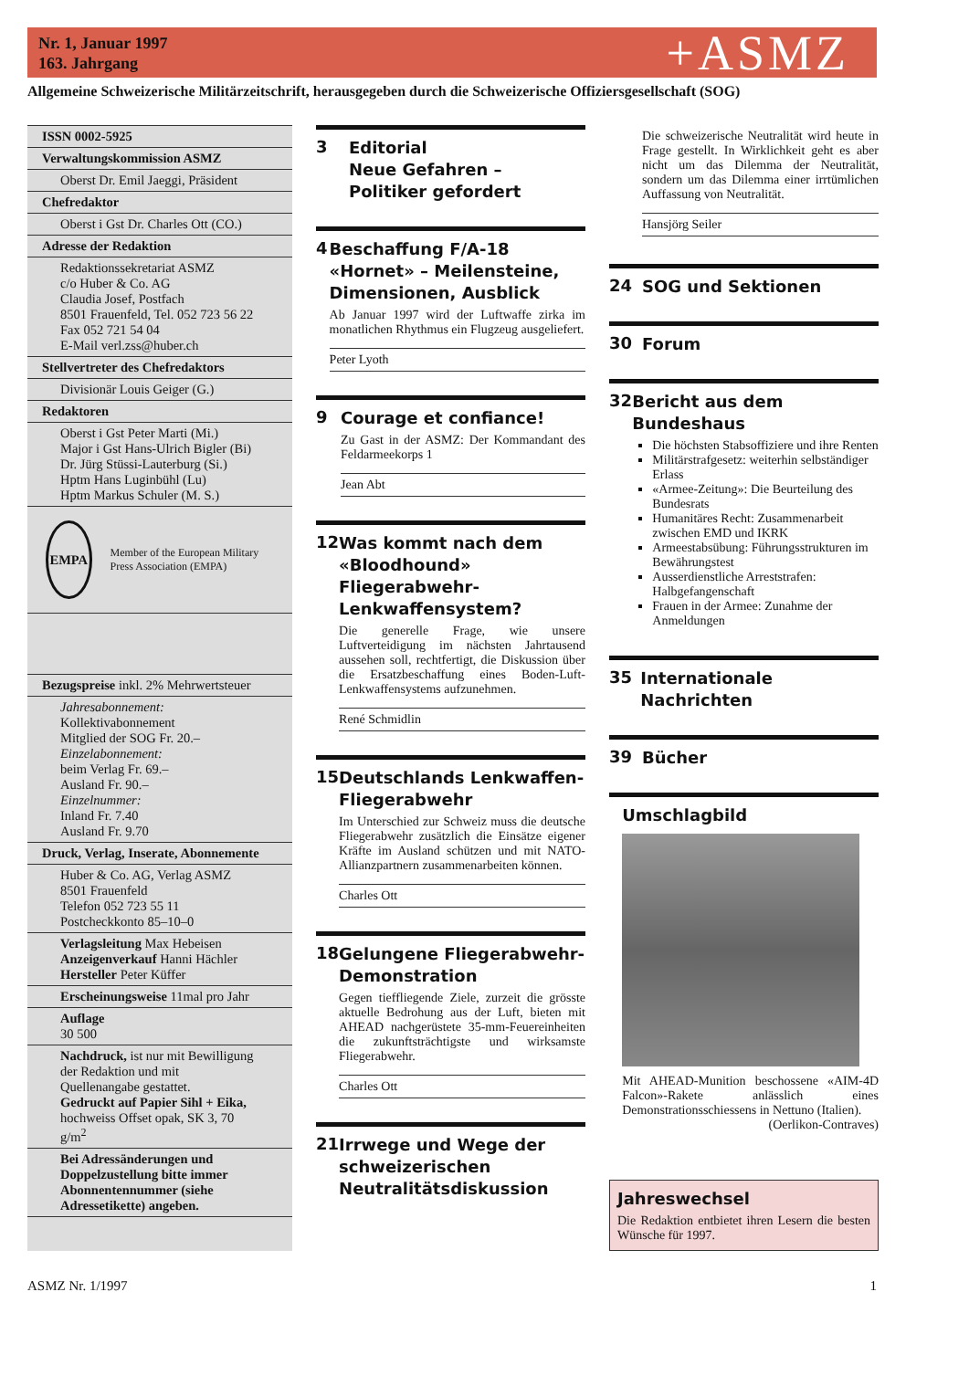Nr. 1, Januar 1997
163. Jahrgang
+ASMZ
Allgemeine Schweizerische Militärzeitschrift, herausgegeben durch die Schweizerische Offiziersgesellschaft (SOG)
ISSN 0002-5925
Verwaltungskommission ASMZ
Oberst Dr. Emil Jaeggi, Präsident
Chefredaktor
Oberst i Gst Dr. Charles Ott (CO.)
Adresse der Redaktion
Redaktionssekretariat ASMZ
c/o Huber & Co. AG
Claudia Josef, Postfach
8501 Frauenfeld, Tel. 052 723 56 22
Fax 052 721 54 04
E-Mail verl.zss@huber.ch
Stellvertreter des Chefredaktors
Divisionär Louis Geiger (G.)
Redaktoren
Oberst i Gst Peter Marti (Mi.)
Major i Gst Hans-Ulrich Bigler (Bi)
Dr. Jürg Stüssi-Lauterburg (Si.)
Hptm Hans Luginbühl (Lu)
Hptm Markus Schuler (M. S.)
EMPA
Member of the European Military Press Association (EMPA)
Bezugspreise inkl. 2% Mehrwertsteuer
Jahresabonnement:
Kollektivabonnement
Mitglied der SOG Fr. 20.–
Einzelabonnement:
beim Verlag Fr. 69.–
Ausland Fr. 90.–
Einzelnummer:
Inland Fr. 7.40
Ausland Fr. 9.70
Druck, Verlag, Inserate, Abonnemente
Huber & Co. AG, Verlag ASMZ
8501 Frauenfeld
Telefon 052 723 55 11
Postcheckkonto 85–10–0
Verlagsleitung Max Hebeisen
Anzeigenverkauf Hanni Hächler
Hersteller Peter Küffer
Erscheinungsweise 11mal pro Jahr
Auflage
30 500
Nachdruck, ist nur mit Bewilligung der Redaktion und mit Quellenangabe gestattet.
Gedruckt auf Papier Sihl + Eika, hochweiss Offset opak, SK 3, 70 g/m<sup>2</sup>
Bei Adressänderungen und Doppelzustellung bitte immer Abonnentennummer (siehe Adressetikette) angeben.
3
Editorial
Neue Gefahren –
Politiker gefordert
4
Beschaffung F/A-18 «Hornet» – Meilensteine, Dimensionen, Ausblick
Ab Januar 1997 wird der Luftwaffe zirka im monatlichen Rhythmus ein Flugzeug ausgeliefert.
Peter Lyoth
9
Courage et confiance!
Zu Gast in der ASMZ: Der Kommandant des Feldarmeekorps 1
Jean Abt
12
Was kommt nach dem «Bloodhound» Fliegerabwehr-Lenkwaffensystem?
Die generelle Frage, wie unsere Luftverteidigung im nächsten Jahrtausend aussehen soll, rechtfertigt, die Diskussion über die Ersatzbeschaffung eines Boden-Luft-Lenkwaffensystems aufzunehmen.
René Schmidlin
15
Deutschlands Lenkwaffen-Fliegerabwehr
Im Unterschied zur Schweiz muss die deutsche Fliegerabwehr zusätzlich die Einsätze eigener Kräfte im Ausland schützen und mit NATO-Allianzpartnern zusammenarbeiten können.
Charles Ott
18
Gelungene Fliegerabwehr-Demonstration
Gegen tieffliegende Ziele, zurzeit die grösste aktuelle Bedrohung aus der Luft, bieten mit AHEAD nachgerüstete 35-mm-Feuereinheiten die zukunftsträchtigste und wirksamste Fliegerabwehr.
Charles Ott
21
Irrwege und Wege der schweizerischen Neutralitätsdiskussion
Die schweizerische Neutralität wird heute in Frage gestellt. In Wirklichkeit geht es aber nicht um das Dilemma der Neutralität, sondern um das Dilemma einer irrtümlichen Auffassung von Neutralität.
Hansjörg Seiler
24
SOG und Sektionen
30
Forum
32
Bericht aus dem Bundeshaus
Die höchsten Stabsoffiziere und ihre Renten
Militärstrafgesetz: weiterhin selbständiger Erlass
«Armee-Zeitung»: Die Beurteilung des Bundesrats
Humanitäres Recht: Zusammenarbeit zwischen EMD und IKRK
Armeestabsübung: Führungsstrukturen im Bewährungstest
Ausserdienstliche Arreststrafen: Halbgefangenschaft
Frauen in der Armee: Zunahme der Anmeldungen
35
Internationale Nachrichten
39
Bücher
Umschlagbild
Mit AHEAD-Munition beschossene «AIM-4D Falcon»-Rakete anlässlich eines Demonstrationsschiessens in Nettuno (Italien).
(Oerlikon-Contraves)
Jahreswechsel
Die Redaktion entbietet ihren Lesern die besten Wünsche für 1997.
ASMZ Nr. 1/1997 1